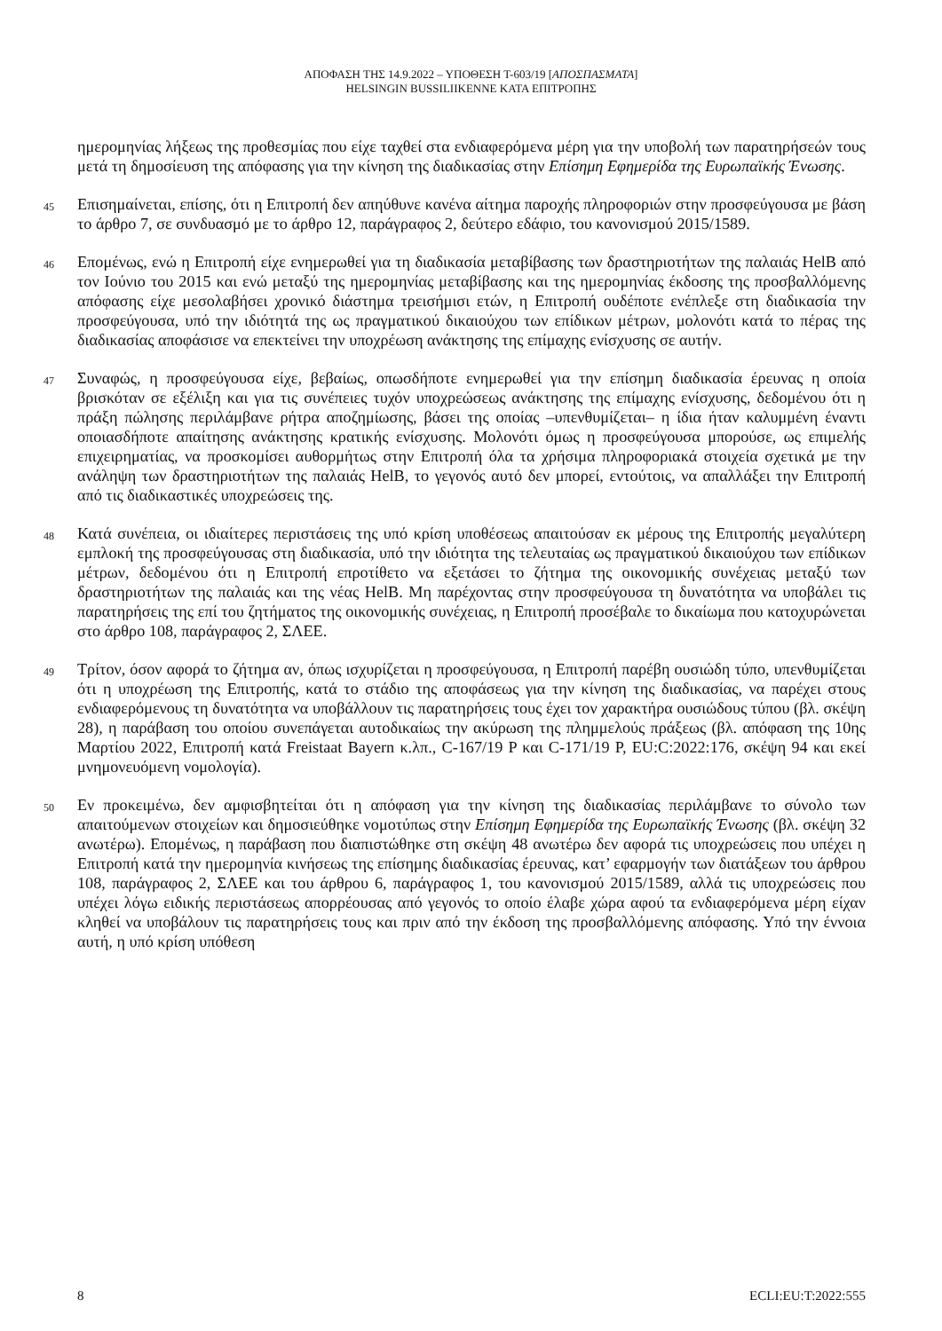ΑΠΟΦΑΣΗ ΤΗΣ 14.9.2022 – ΥΠΟΘΕΣΗ T-603/19 [ΑΠΟΣΠΑΣΜΑΤΑ]
HELSINGIN BUSSILIIKENNE ΚΑΤΑ ΕΠΙΤΡΟΠΗΣ
ημερομηνίας λήξεως της προθεσμίας που είχε ταχθεί στα ενδιαφερόμενα μέρη για την υποβολή των παρατηρήσεών τους μετά τη δημοσίευση της απόφασης για την κίνηση της διαδικασίας στην Επίσημη Εφημερίδα της Ευρωπαϊκής Ένωσης.
45
Επισημαίνεται, επίσης, ότι η Επιτροπή δεν απηύθυνε κανένα αίτημα παροχής πληροφοριών στην προσφεύγουσα με βάση το άρθρο 7, σε συνδυασμό με το άρθρο 12, παράγραφος 2, δεύτερο εδάφιο, του κανονισμού 2015/1589.
46
Επομένως, ενώ η Επιτροπή είχε ενημερωθεί για τη διαδικασία μεταβίβασης των δραστηριοτήτων της παλαιάς HelB από τον Ιούνιο του 2015 και ενώ μεταξύ της ημερομηνίας μεταβίβασης και της ημερομηνίας έκδοσης της προσβαλλόμενης απόφασης είχε μεσολαβήσει χρονικό διάστημα τρεισήμισι ετών, η Επιτροπή ουδέποτε ενέπλεξε στη διαδικασία την προσφεύγουσα, υπό την ιδιότητά της ως πραγματικού δικαιούχου των επίδικων μέτρων, μολονότι κατά το πέρας της διαδικασίας αποφάσισε να επεκτείνει την υποχρέωση ανάκτησης της επίμαχης ενίσχυσης σε αυτήν.
47
Συναφώς, η προσφεύγουσα είχε, βεβαίως, οπωσδήποτε ενημερωθεί για την επίσημη διαδικασία έρευνας η οποία βρισκόταν σε εξέλιξη και για τις συνέπειες τυχόν υποχρεώσεως ανάκτησης της επίμαχης ενίσχυσης, δεδομένου ότι η πράξη πώλησης περιλάμβανε ρήτρα αποζημίωσης, βάσει της οποίας –υπενθυμίζεται– η ίδια ήταν καλυμμένη έναντι οποιασδήποτε απαίτησης ανάκτησης κρατικής ενίσχυσης. Μολονότι όμως η προσφεύγουσα μπορούσε, ως επιμελής επιχειρηματίας, να προσκομίσει αυθορμήτως στην Επιτροπή όλα τα χρήσιμα πληροφοριακά στοιχεία σχετικά με την ανάληψη των δραστηριοτήτων της παλαιάς HelB, το γεγονός αυτό δεν μπορεί, εντούτοις, να απαλλάξει την Επιτροπή από τις διαδικαστικές υποχρεώσεις της.
48
Κατά συνέπεια, οι ιδιαίτερες περιστάσεις της υπό κρίση υποθέσεως απαιτούσαν εκ μέρους της Επιτροπής μεγαλύτερη εμπλοκή της προσφεύγουσας στη διαδικασία, υπό την ιδιότητα της τελευταίας ως πραγματικού δικαιούχου των επίδικων μέτρων, δεδομένου ότι η Επιτροπή επροτίθετο να εξετάσει το ζήτημα της οικονομικής συνέχειας μεταξύ των δραστηριοτήτων της παλαιάς και της νέας HelB. Μη παρέχοντας στην προσφεύγουσα τη δυνατότητα να υποβάλει τις παρατηρήσεις της επί του ζητήματος της οικονομικής συνέχειας, η Επιτροπή προσέβαλε το δικαίωμα που κατοχυρώνεται στο άρθρο 108, παράγραφος 2, ΣΛΕΕ.
49
Τρίτον, όσον αφορά το ζήτημα αν, όπως ισχυρίζεται η προσφεύγουσα, η Επιτροπή παρέβη ουσιώδη τύπο, υπενθυμίζεται ότι η υποχρέωση της Επιτροπής, κατά το στάδιο της αποφάσεως για την κίνηση της διαδικασίας, να παρέχει στους ενδιαφερόμενους τη δυνατότητα να υποβάλλουν τις παρατηρήσεις τους έχει τον χαρακτήρα ουσιώδους τύπου (βλ. σκέψη 28), η παράβαση του οποίου συνεπάγεται αυτοδικαίως την ακύρωση της πλημμελούς πράξεως (βλ. απόφαση της 10ης Μαρτίου 2022, Επιτροπή κατά Freistaat Bayern κ.λπ., C-167/19 P και C-171/19 P, EU:C:2022:176, σκέψη 94 και εκεί μνημονευόμενη νομολογία).
50
Εν προκειμένω, δεν αμφισβητείται ότι η απόφαση για την κίνηση της διαδικασίας περιλάμβανε το σύνολο των απαιτούμενων στοιχείων και δημοσιεύθηκε νομοτύπως στην Επίσημη Εφημερίδα της Ευρωπαϊκής Ένωσης (βλ. σκέψη 32 ανωτέρω). Επομένως, η παράβαση που διαπιστώθηκε στη σκέψη 48 ανωτέρω δεν αφορά τις υποχρεώσεις που υπέχει η Επιτροπή κατά την ημερομηνία κινήσεως της επίσημης διαδικασίας έρευνας, κατ’ εφαρμογήν των διατάξεων του άρθρου 108, παράγραφος 2, ΣΛΕΕ και του άρθρου 6, παράγραφος 1, του κανονισμού 2015/1589, αλλά τις υποχρεώσεις που υπέχει λόγω ειδικής περιστάσεως απορρέουσας από γεγονός το οποίο έλαβε χώρα αφού τα ενδιαφερόμενα μέρη είχαν κληθεί να υποβάλουν τις παρατηρήσεις τους και πριν από την έκδοση της προσβαλλόμενης απόφασης. Υπό την έννοια αυτή, η υπό κρίση υπόθεση
8 ECLI:EU:T:2022:555